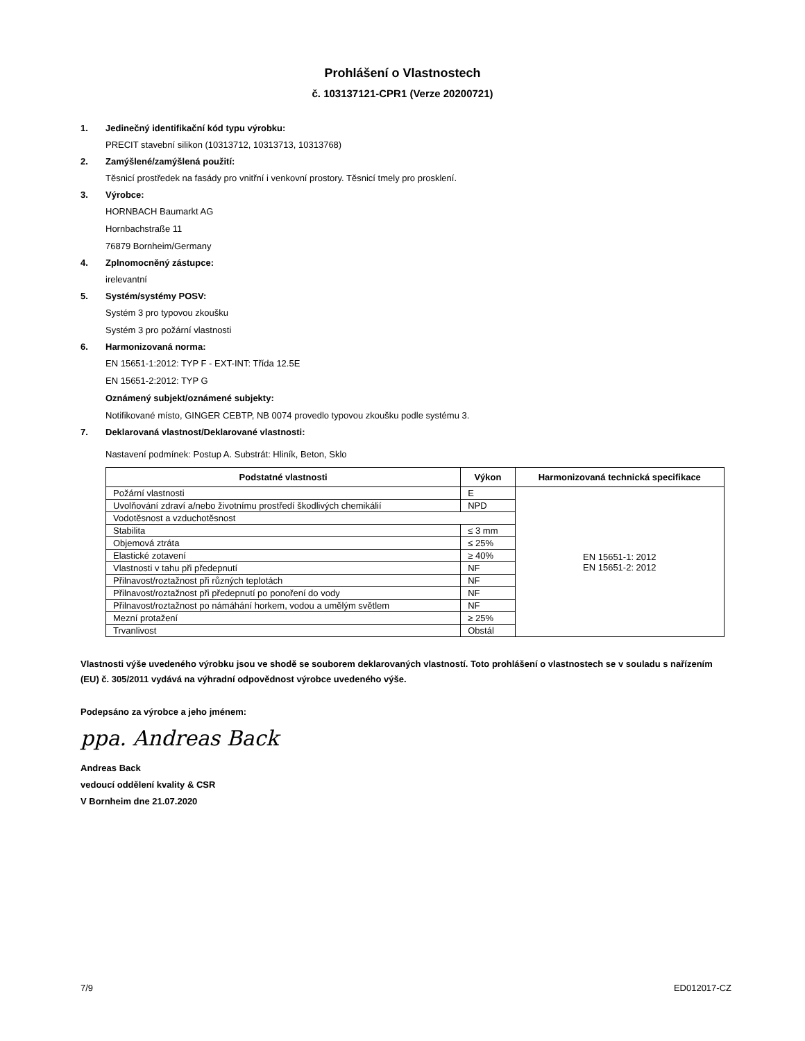Prohlášení o Vlastnostech
č. 103137121-CPR1 (Verze 20200721)
1. Jedinečný identifikační kód typu výrobku:
PRECIT stavební silikon (10313712, 10313713, 10313768)
2. Zamýšlené/zamýšlená použití:
Těsnicí prostředek na fasády pro vnitřní i venkovní prostory. Těsnicí tmely pro prosklení.
3. Výrobce:
HORNBACH Baumarkt AG
Hornbachstraße 11
76879 Bornheim/Germany
4. Zplnomocněný zástupce:
irelevantní
5. Systém/systémy POSV:
Systém 3 pro typovou zkoušku
Systém 3 pro požární vlastnosti
6. Harmonizovaná norma:
EN 15651-1:2012: TYP F - EXT-INT: Třída 12.5E
EN 15651-2:2012: TYP G
Oznámený subjekt/oznámené subjekty:
Notifikované místo, GINGER CEBTP, NB 0074 provedlo typovou zkoušku podle systému 3.
7. Deklarovaná vlastnost/Deklarované vlastnosti:
Nastavení podmínek: Postup A. Substrát: Hliník, Beton, Sklo
| Podstatné vlastnosti | Výkon | Harmonizovaná technická specifikace |
| --- | --- | --- |
| Požární vlastnosti | E | EN 15651-1: 2012 EN 15651-2: 2012 |
| Uvolňování zdraví a/nebo životnímu prostředí škodlivých chemikálií | NPD | |
| Vodotěsnost a vzduchotěsnost | | |
| Stabilita | ≤ 3 mm | |
| Objemová ztráta | ≤ 25% | |
| Elastické zotavení | ≥ 40% | |
| Vlastnosti v tahu při předepnutí | NF | |
| Přilnavost/roztažnost při různých teplotách | NF | |
| Přilnavost/roztažnost při předepnutí po ponoření do vody | NF | |
| Přilnavost/roztažnost po námáhání horkem, vodou a umělým světlem | NF | |
| Mezní protažení | ≥ 25% | |
| Trvanlivost | Obstál | |
Vlastnosti výše uvedeného výrobku jsou ve shodě se souborem deklarovaných vlastností. Toto prohlášení o vlastnostech se v souladu s nařízením (EU) č. 305/2011 vydává na výhradní odpovědnost výrobce uvedeného výše.
Podepsáno za výrobce a jeho jménem:
ppa. Andreas Back
Andreas Back
vedoucí oddělení kvality & CSR
V Bornheim dne 21.07.2020
7/9 ED012017-CZ